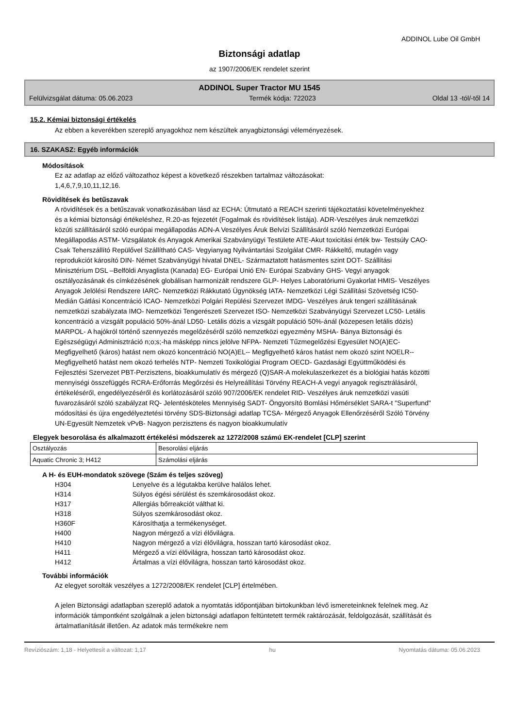ADDINOL Lube Oil GmbH
Biztonsági adatlap
az 1907/2006/EK rendelet szerint
ADDINOL Super Tractor MU 1545
Felülvizsgálat dátuma: 05.06.2023 Termék kódja: 722023 Oldal 13 -tól/-től 14
15.2. Kémiai biztonsági értékelés
Az ebben a keverékben szereplő anyagokhoz nem készültek anyagbiztonsági véleményezések.
16. SZAKASZ: Egyéb információk
Módosítások
Ez az adatlap az előző változathoz képest a következő részekben tartalmaz változásokat:
1,4,6,7,9,10,11,12,16.
Rövidítések és betűszavak
A rövidítések és a betűszavak vonatkozásában lásd az ECHA: Útmutató a REACH szerinti tájékoztatási követelményekhez és a kémiai biztonsági értékeléshez, R.20-as fejezetét (Fogalmak és rövidítések listája). ADR-Veszélyes áruk nemzetközi közúti szállításáról szóló európai megállapodás ADN-A Veszélyes Áruk Belvízi Szállításáról szóló Nemzetközi Európai Megállapodás ASTM- Vizsgálatok és Anyagok Amerikai Szabványügyi Testülete ATE-Akut toxicitási érték bw- Testsúly CAO- Csak Teherszállító Repülővel Szállítható CAS- Vegyianyag Nyilvántartási Szolgálat CMR- Rákkeltő, mutagén vagy reprodukciót károsító DIN- Német Szabványügyi hivatal DNEL- Származtatott hatásmentes szint DOT- Szállítási Minisztérium DSL –Belföldi Anyaglista (Kanada) EG- Európai Unió EN- Európai Szabvány GHS- Vegyi anyagok osztályozásának és címkézésének globálisan harmonizált rendszere GLP- Helyes Laboratóriumi Gyakorlat HMIS- Veszélyes Anyagok Jelölési Rendszere IARC- Nemzetközi Rákkutató Ügynökség IATA- Nemzetközi Légi Szállítási Szövetség IC50- Medián Gátlási Koncentráció ICAO- Nemzetközi Polgári Repülési Szervezet IMDG- Veszélyes áruk tengeri szállításának nemzetközi szabályzata IMO- Nemzetközi Tengerészeti Szervezet ISO- Nemzetközi Szabványügyi Szervezet LC50- Letális koncentráció a vizsgált populáció 50%-ánál LD50- Letális dózis a vizsgált populáció 50%-ánál (közepesen letális dózis) MARPOL- A hajókról történő szennyezés megelőzéséről szóló nemzetközi egyezmény MSHA- Bánya Biztonsági és Egészségügyi Adminisztráció n;o;s;-ha másképp nincs jelölve NFPA- Nemzeti Tűzmegelőzési Egyesület NO(A)EC- Megfigyelhető (káros) hatást nem okozó koncentráció NO(A)EL-- Megfigyelhető káros hatást nem okozó szint NOELR-- Megfigyelhető hatást nem okozó terhelés NTP- Nemzeti Toxikológiai Program OECD- Gazdasági Együttműködési és Fejlesztési Szervezet PBT-Perzisztens, bioakkumulatív és mérgező (Q)SAR-A molekulaszerkezet és a biológiai hatás közötti mennyiségi összefüggés RCRA-Erőforrás Megőrzési és Helyreállítási Törvény REACH-A vegyi anyagok regisztrálásáról, értékeléséről, engedélyezéséről és korlátozásáról szóló 907/2006/EK rendelet RID- Veszélyes áruk nemzetközi vasúti fuvarozásáról szóló szabályzat RQ- Jelentésköteles Mennyiség SADT- Öngyorsító Bomlási Hőmérséklet SARA-t "Superfund" módosítási és újra engedélyeztetési törvény SDS-Biztonsági adatlap TCSA- Mérgező Anyagok Ellenőrzéséről Szóló Törvény UN-Egyesült Nemzetek vPvB- Nagyon perzisztens és nagyon bioakkumulatív
Elegyek besorolása és alkalmazott értékelési módszerek az 1272/2008 számú EK-rendelet [CLP] szerint
| Osztályozás | Besorolási eljárás |
| Aquatic Chronic 3; H412 | Számolási eljárás |
A H- és EUH-mondatok szövege (Szám és teljes szöveg)
H304 Lenyelve és a légutakba kerülve halálos lehet.
H314 Súlyos égési sérülést és szemkárosodást okoz.
H317 Allergiás bőrreakciót válthat ki.
H318 Súlyos szemkárosodást okoz.
H360F Károsíthatja a termékenységet.
H400 Nagyon mérgező a vízi élővilágra.
H410 Nagyon mérgező a vízi élővilágra, hosszan tartó károsodást okoz.
H411 Mérgező a vízi élővilágra, hosszan tartó károsodást okoz.
H412 Ártalmas a vízi élővilágra, hosszan tartó károsodást okoz.
További információk
Az elegyet sorolták veszélyes a 1272/2008/EK rendelet [CLP] értelmében.
A jelen Biztonsági adatlapban szereplő adatok a nyomtatás időpontjában birtokunkban lévő ismereteinknek felelnek meg. Az információk támpontként szolgálnak a jelen biztonsági adatlapon feltüntetett termék raktározását, feldolgozását, szállítását és ártalmatlanítását illetően. Az adatok más termékekre nem
Revíziószám: 1,18 - Helyettesít a változat: 1,17 hu Nyomtatás dátuma: 05.06.2023